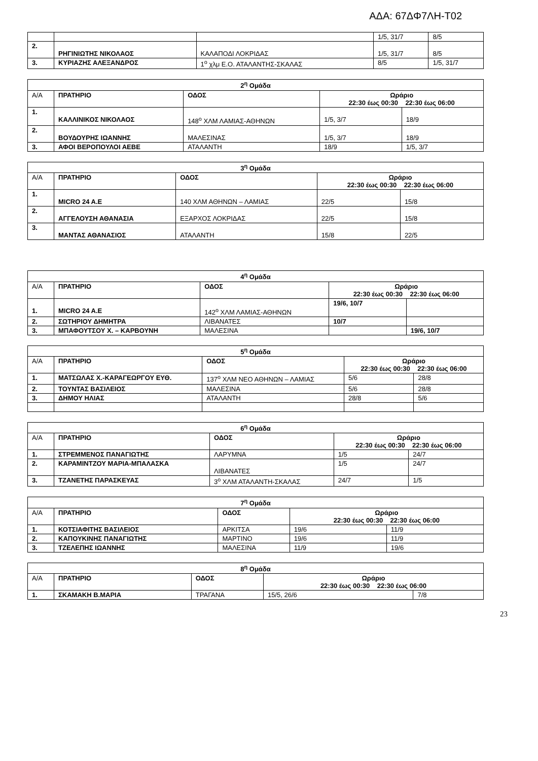ΑΔΑ: 67ΔΦ7ΛΗ-Τ02
| | | | 1/5, 31/7 | 8/5 |
| 2. | ΡΗΓΙΝΙΩΤΗΣ ΝΙΚΟΛΑΟΣ | ΚΑΛΑΠΟΔΙ ΛΟΚΡΙΔΑΣ | 1/5, 31/7 | 8/5 |
| 3. | ΚΥΡΙΑΖΗΣ ΑΛΕΞΑΝΔΡΟΣ | 1<sup>ο</sup> χλμ Ε.Ο. ΑΤΑΛΑΝΤΗΣ-ΣΚΑΛΑΣ | 8/5 | 1/5, 31/7 |
| 2<sup>η</sup> Ομάδα | | | | |
| --- | --- | --- | --- | --- |
| Α/Α | ΠΡΑΤΗΡΙΟ | ΟΔΟΣ | Ωράριο 22:30 έως 00:30 22:30 έως 06:00 | |
| 1. | ΚΑΛΛΙΝΙΚΟΣ ΝΙΚΟΛΑΟΣ | 148<sup>ο</sup> ΧΛΜ ΛΑΜΙΑΣ-ΑΘΗΝΩΝ | 1/5, 3/7 | 18/9 |
| 2. | ΒΟΥΔΟΥΡΗΣ ΙΩΑΝΝΗΣ | ΜΑΛΕΣΙΝΑΣ | 1/5, 3/7 | 18/9 |
| 3. | ΑΦΟΙ ΒΕΡΟΠΟΥΛΟΙ ΑΕΒΕ | ΑΤΑΛΑΝΤΗ | 18/9 | 1/5, 3/7 |
| 3<sup>η</sup> Ομάδα | | | | |
| --- | --- | --- | --- | --- |
| Α/Α | ΠΡΑΤΗΡΙΟ | ΟΔΟΣ | Ωράριο 22:30 έως 00:30 22:30 έως 06:00 | |
| 1. | MICRO 24 A.E | 140 ΧΛΜ ΑΘΗΝΩΝ – ΛΑΜΙΑΣ | 22/5 | 15/8 |
| 2. | ΑΓΓΕΛΟΥΣΗ ΑΘΑΝΑΣΙΑ | ΕΞΑΡΧΟΣ ΛΟΚΡΙΔΑΣ | 22/5 | 15/8 |
| 3. | ΜΑΝΤΑΣ ΑΘΑΝΑΣΙΟΣ | ΑΤΑΛΑΝΤΗ | 15/8 | 22/5 |
| 4<sup>η</sup> Ομάδα | | | | |
| --- | --- | --- | --- | --- |
| Α/Α | ΠΡΑΤΗΡΙΟ | ΟΔΟΣ | Ωράριο 22:30 έως 00:30 22:30 έως 06:00 | |
| 1. | MICRO 24 A.E | 142<sup>ο</sup> ΧΛΜ ΛΑΜΙΑΣ-ΑΘΗΝΩΝ | 19/6, 10/7 | |
| 2. | ΣΩΤΗΡΙΟΥ ΔΗΜΗΤΡΑ | ΛΙΒΑΝΑΤΕΣ | 10/7 | |
| 3. | ΜΠΑΦΟΥΤΣΟΥ Χ. – ΚΑΡΒΟΥΝΗ | ΜΑΛΕΣΙΝΑ | | 19/6, 10/7 |
| 5<sup>η</sup> Ομάδα | | | | |
| --- | --- | --- | --- | --- |
| Α/Α | ΠΡΑΤΗΡΙΟ | ΟΔΟΣ | Ωράριο 22:30 έως 00:30 22:30 έως 06:00 | |
| 1. | ΜΑΤΣΩΛΑΣ Χ.-ΚΑΡΑΓΕΩΡΓΟΥ ΕΥΘ. | 137<sup>ο</sup> ΧΛΜ ΝΕΟ ΑΘΗΝΩΝ – ΛΑΜΙΑΣ | 5/6 | 28/8 |
| 2. | ΤΟΥΝΤΑΣ ΒΑΣΙΛΕΙΟΣ | ΜΑΛΕΣΙΝΑ | 5/6 | 28/8 |
| 3. | ΔΗΜΟΥ ΗΛΙΑΣ | ΑΤΑΛΑΝΤΗ | 28/8 | 5/6 |
| 6<sup>η</sup> Ομάδα | | | | |
| --- | --- | --- | --- | --- |
| Α/Α | ΠΡΑΤΗΡΙΟ | ΟΔΟΣ | Ωράριο 22:30 έως 00:30 22:30 έως 06:00 | |
| 1. | ΣΤΡΕΜΜΕΝΟΣ ΠΑΝΑΓΙΩΤΗΣ | ΛΑΡΥΜΝΑ | 1/5 | 24/7 |
| 2. | ΚΑΡΑΜΙΝΤΖΟΥ ΜΑΡΙΑ-ΜΠΑΛΑΣΚΑ | ΛΙΒΑΝΑΤΕΣ | 1/5 | 24/7 |
| 3. | ΤΖΑΝΕΤΗΣ ΠΑΡΑΣΚΕΥΑΣ | 3<sup>ο</sup> ΧΛΜ ΑΤΑΛΑΝΤΗ-ΣΚΑΛΑΣ | 24/7 | 1/5 |
| 7<sup>η</sup> Ομάδα | | | | |
| --- | --- | --- | --- | --- |
| Α/Α | ΠΡΑΤΗΡΙΟ | ΟΔΟΣ | Ωράριο 22:30 έως 00:30 22:30 έως 06:00 | |
| 1. | ΚΟΤΣΙΑΦΙΤΗΣ ΒΑΣΙΛΕΙΟΣ | ΑΡΚΙΤΣΑ | 19/6 | 11/9 |
| 2. | ΚΑΠΟΥΚΙΝΗΣ ΠΑΝΑΓΙΩΤΗΣ | ΜΑΡΤΙΝΟ | 19/6 | 11/9 |
| 3. | ΤΖΕΛΕΠΗΣ ΙΩΑΝΝΗΣ | ΜΑΛΕΣΙΝΑ | 11/9 | 19/6 |
| 8<sup>η</sup> Ομάδα | | | | |
| --- | --- | --- | --- | --- |
| Α/Α | ΠΡΑΤΗΡΙΟ | ΟΔΟΣ | Ωράριο 22:30 έως 00:30 22:30 έως 06:00 | |
| 1. | ΣΚΑΜΑΚΗ Β.ΜΑΡΙΑ | ΤΡΑΓΑΝΑ | 15/5, 26/6 | 7/8 |
23